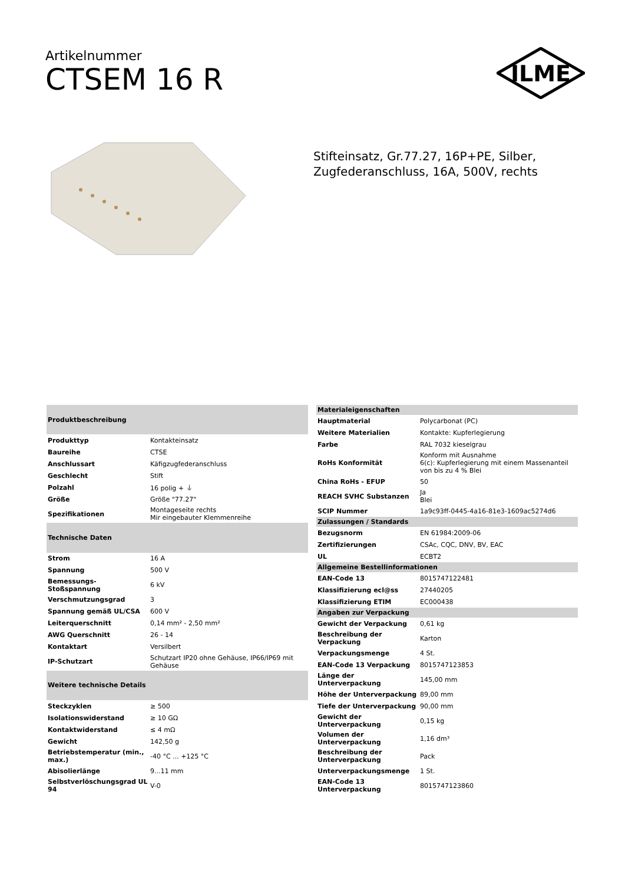Artikelnummer
CTSEM 16 R
ILME
Stifteinsatz, Gr.77.27, 16P+PE, Silber,
Zugfederanschluss, 16A, 500V, rechts
| Produktbeschreibung | |
| --- | --- |
| Produkttyp | Kontakteinsatz |
| Baureihe | CTSE |
| Anschlussart | Käfigzugfederanschluss |
| Geschlecht | Stift |
| Polzahl | 16 polig + ⏚ |
| Größe | Größe "77.27" |
| Spezifikationen | Montageseite rechts Mir eingebauter Klemmenreihe |
| Technische Daten | |
| Strom | 16 A |
| Spannung | 500 V |
| Bemessungs-Stoßspannung | 6 kV |
| Verschmutzungsgrad | 3 |
| Spannung gemäß UL/CSA | 600 V |
| Leiterquerschnitt | 0,14 mm² - 2,50 mm² |
| AWG Querschnitt | 26 - 14 |
| Kontaktart | Versilbert |
| IP-Schutzart | Schutzart IP20 ohne Gehäuse, IP66/IP69 mit Gehäuse |
| Weitere technische Details | |
| Steckzyklen | ≥ 500 |
| Isolationswiderstand | ≥ 10 GΩ |
| Kontaktwiderstand | ≤ 4 mΩ |
| Gewicht | 142,50 g |
| Betriebstemperatur (min., max.) | -40 °C ... +125 °C |
| Abisolierlänge | 9...11 mm |
| Selbstverlöschungsgrad UL 94 | V-0 |
| Materialeigenschaften | |
| --- | --- |
| Hauptmaterial | Polycarbonat (PC) |
| Weitere Materialien | Kontakte: Kupferlegierung |
| Farbe | RAL 7032 kieselgrau |
| RoHs Konformität | Konform mit Ausnahme 6(c): Kupferlegierung mit einem Massenanteil von bis zu 4 % Blei |
| China RoHs - EFUP | 50 |
| REACH SVHC Substanzen | Ja Blei |
| SCIP Nummer | 1a9c93ff-0445-4a16-81e3-1609ac5274d6 |
| Zulassungen / Standards | |
| Bezugsnorm | EN 61984:2009-06 |
| Zertifizierungen | CSAc, CQC, DNV, BV, EAC |
| UL | ECBT2 |
| Allgemeine Bestellinformationen | |
| EAN-Code 13 | 8015747122481 |
| Klassifizierung ecl@ss | 27440205 |
| Klassifizierung ETIM | EC000438 |
| Angaben zur Verpackung | |
| Gewicht der Verpackung | 0,61 kg |
| Beschreibung der Verpackung | Karton |
| Verpackungsmenge | 4 St. |
| EAN-Code 13 Verpackung | 8015747123853 |
| Länge der Unterverpackung | 145,00 mm |
| Höhe der Unterverpackung | 89,00 mm |
| Tiefe der Unterverpackung | 90,00 mm |
| Gewicht der Unterverpackung | 0,15 kg |
| Volumen der Unterverpackung | 1,16 dm³ |
| Beschreibung der Unterverpackung | Pack |
| Unterverpackungsmenge | 1 St. |
| EAN-Code 13 Unterverpackung | 8015747123860 |